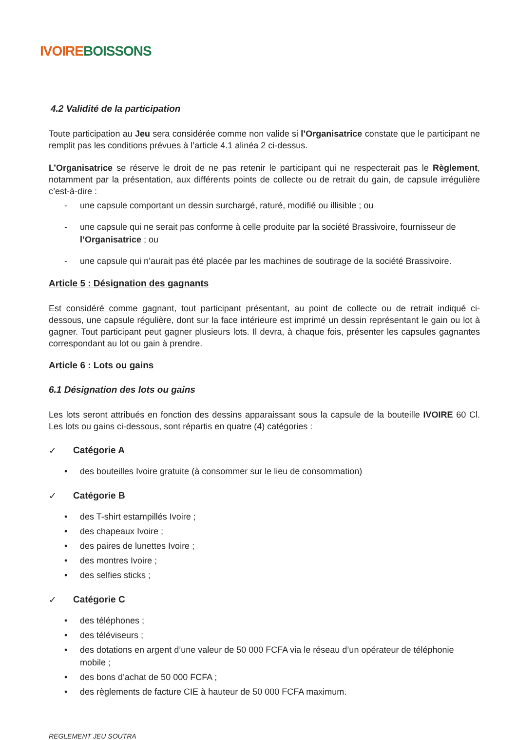IVOIRE BOISSONS
4.2 Validité de la participation
Toute participation au Jeu sera considérée comme non valide si l’Organisatrice constate que le participant ne remplit pas les conditions prévues à l’article 4.1 alinéa 2 ci-dessus.
L’Organisatrice se réserve le droit de ne pas retenir le participant qui ne respecterait pas le Règlement, notamment par la présentation, aux différents points de collecte ou de retrait du gain, de capsule irrégulière c’est-à-dire :
- une capsule comportant un dessin surchargé, raturé, modifié ou illisible ; ou
- une capsule qui ne serait pas conforme à celle produite par la société Brassivoire, fournisseur de l’Organisatrice ; ou
- une capsule qui n’aurait pas été placée par les machines de soutirage de la société Brassivoire.
Article 5 : Désignation des gagnants
Est considéré comme gagnant, tout participant présentant, au point de collecte ou de retrait indiqué ci-dessous, une capsule régulière, dont sur la face intérieure est imprimé un dessin représentant le gain ou lot à gagner. Tout participant peut gagner plusieurs lots. Il devra, à chaque fois, présenter les capsules gagnantes correspondant au lot ou gain à prendre.
Article 6 : Lots ou gains
6.1 Désignation des lots ou gains
Les lots seront attribués en fonction des dessins apparaissant sous la capsule de la bouteille IVOIRE 60 Cl. Les lots ou gains ci-dessous, sont répartis en quatre (4) catégories :
✓ Catégorie A
• des bouteilles Ivoire gratuite (à consommer sur le lieu de consommation)
✓ Catégorie B
• des T-shirt estampillés Ivoire ;
• des chapeaux Ivoire ;
• des paires de lunettes Ivoire ;
• des montres Ivoire ;
• des selfies sticks ;
✓ Catégorie C
• des téléphones ;
• des téléviseurs ;
• des dotations en argent d’une valeur de 50 000 FCFA via le réseau d’un opérateur de téléphonie mobile ;
• des bons d’achat de 50 000 FCFA ;
• des règlements de facture CIE à hauteur de 50 000 FCFA maximum.
REGLEMENT JEU SOUTRA